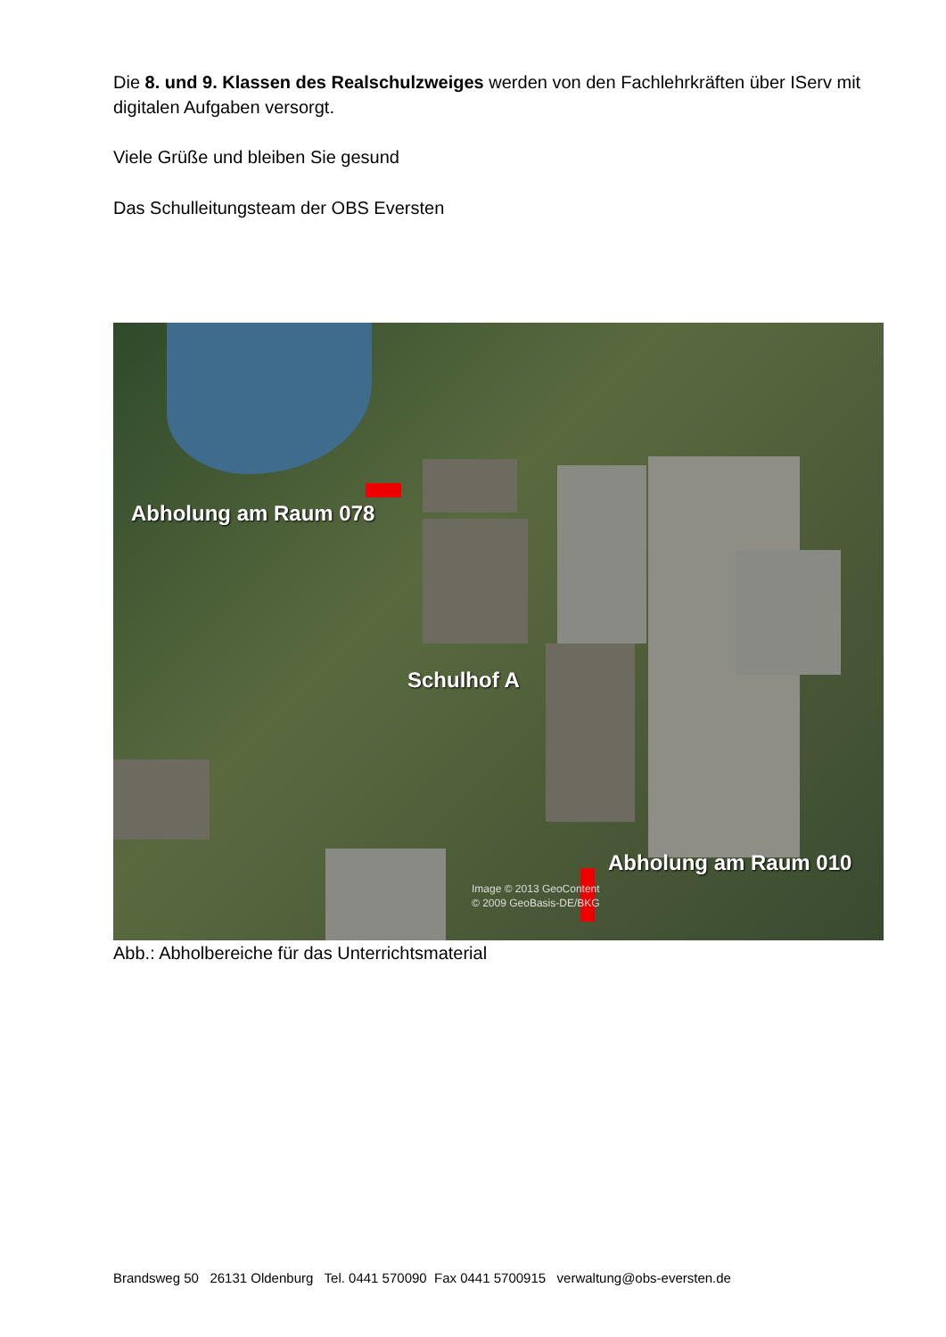Die 8. und 9. Klassen des Realschulzweiges werden von den Fachlehrkräften über IServ mit digitalen Aufgaben versorgt.
Viele Grüße und bleiben Sie gesund
Das Schulleitungsteam der OBS Eversten
Abholung am Raum 078
Schulhof A
Abholung am Raum 010
Image © 2013 GeoContent
© 2009 GeoBasis-DE/BKG
Abb.: Abholbereiche für das Unterrichtsmaterial
Brandsweg 50 26131 Oldenburg Tel. 0441 570090 Fax 0441 5700915 verwaltung@obs-eversten.de